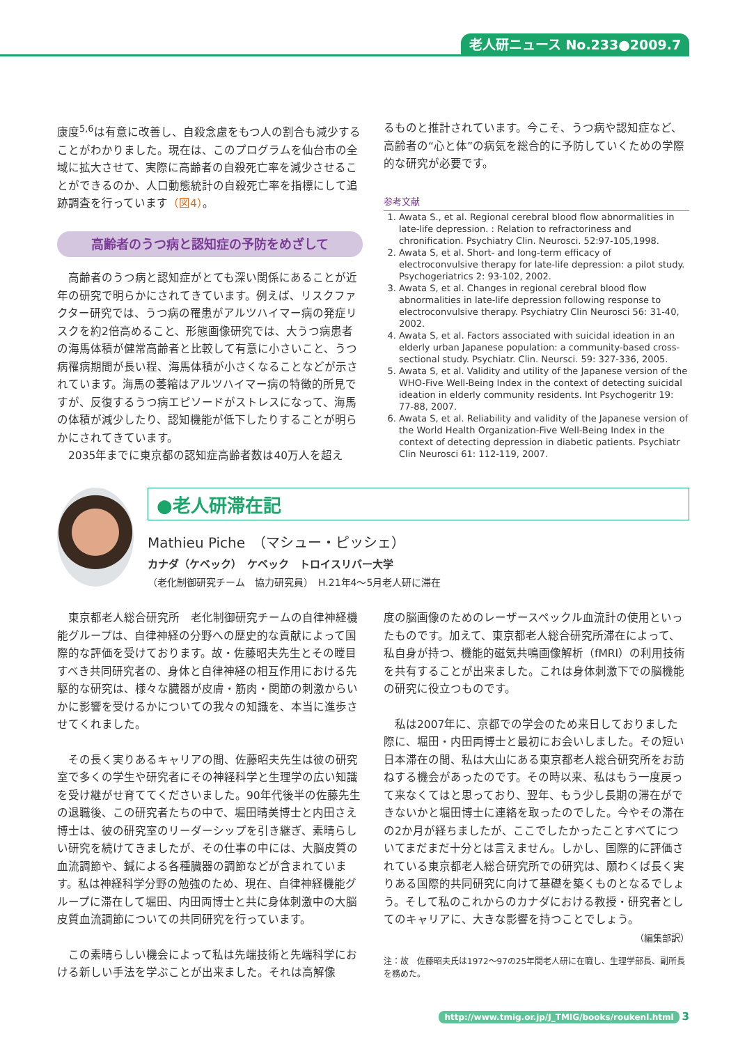老人研ニュース No.233●2009.7
康度<sup>5,6</sup>は有意に改善し、自殺念慮をもつ人の割合も減少することがわかりました。現在は、このプログラムを仙台市の全域に拡大させて、実際に高齢者の自殺死亡率を減少させることができるのか、人口動態統計の自殺死亡率を指標にして追跡調査を行っています（図4）。
高齢者のうつ病と認知症の予防をめざして
　高齢者のうつ病と認知症がとても深い関係にあることが近年の研究で明らかにされてきています。例えば、リスクファクター研究では、うつ病の罹患がアルツハイマー病の発症リスクを約2倍高めること、形態画像研究では、大うつ病患者の海馬体積が健常高齢者と比較して有意に小さいこと、うつ病罹病期間が長い程、海馬体積が小さくなることなどが示されています。海馬の萎縮はアルツハイマー病の特徴的所見ですが、反復するうつ病エピソードがストレスになって、海馬の体積が減少したり、認知機能が低下したりすることが明らかにされてきています。
　2035年までに東京都の認知症高齢者数は40万人を超え
るものと推計されています。今こそ、うつ病や認知症など、高齢者の“心と体”の病気を総合的に予防していくための学際的な研究が必要です。
参考文献
1. Awata S., et al. Regional cerebral blood flow abnormalities in late-life depression. : Relation to refractoriness and chronification. Psychiatry Clin. Neurosci. 52:97-105,1998.
2. Awata S, et al. Short- and long-term efficacy of electroconvulsive therapy for late-life depression: a pilot study. Psychogeriatrics 2: 93-102, 2002.
3. Awata S, et al. Changes in regional cerebral blood flow abnormalities in late-life depression following response to electroconvulsive therapy. Psychiatry Clin Neurosci 56: 31-40, 2002.
4. Awata S, et al. Factors associated with suicidal ideation in an elderly urban Japanese population: a community-based cross-sectional study. Psychiatr. Clin. Neursci. 59: 327-336, 2005.
5. Awata S, et al. Validity and utility of the Japanese version of the WHO-Five Well-Being Index in the context of detecting suicidal ideation in elderly community residents. Int Psychogeritr 19: 77-88, 2007.
6. Awata S, et al. Reliability and validity of the Japanese version of the World Health Organization-Five Well-Being Index in the context of detecting depression in diabetic patients. Psychiatr Clin Neurosci 61: 112-119, 2007.
●老人研滞在記
Mathieu Piche　（マシュー・ピッシェ）
カナダ（ケベック）　ケベック　トロイスリバー大学
（老化制御研究チーム　協力研究員）　H.21年4～5月老人研に滞在
　東京都老人総合研究所　老化制御研究チームの自律神経機能グループは、自律神経の分野への歴史的な貢献によって国際的な評価を受けております。故・佐藤昭夫先生とその瞠目すべき共同研究者の、身体と自律神経の相互作用における先駆的な研究は、様々な臓器が皮膚・筋肉・関節の刺激からいかに影響を受けるかについての我々の知識を、本当に進歩させてくれました。
　その長く実りあるキャリアの間、佐藤昭夫先生は彼の研究室で多くの学生や研究者にその神経科学と生理学の広い知識を受け継がせ育ててくださいました。90年代後半の佐藤先生の退職後、この研究者たちの中で、堀田晴美博士と内田さえ博士は、彼の研究室のリーダーシップを引き継ぎ、素晴らしい研究を続けてきましたが、その仕事の中には、大脳皮質の血流調節や、鍼による各種臓器の調節などが含まれています。私は神経科学分野の勉強のため、現在、自律神経機能グループに滞在して堀田、内田両博士と共に身体刺激中の大脳皮質血流調節についての共同研究を行っています。
　この素晴らしい機会によって私は先端技術と先端科学における新しい手法を学ぶことが出来ました。それは高解像
度の脳画像のためのレーザースペックル血流計の使用といったものです。加えて、東京都老人総合研究所滞在によって、私自身が持つ、機能的磁気共鳴画像解析（fMRI）の利用技術を共有することが出来ました。これは身体刺激下での脳機能の研究に役立つものです。
　私は2007年に、京都での学会のため来日しておりました際に、堀田・内田両博士と最初にお会いしました。その短い日本滞在の間、私は大山にある東京都老人総合研究所をお訪ねする機会があったのです。その時以来、私はもう一度戻って来なくてはと思っており、翌年、もう少し長期の滞在ができないかと堀田博士に連絡を取ったのでした。今やその滞在の2か月が経ちましたが、ここでしたかったことすべてについてまだまだ十分とは言えません。しかし、国際的に評価されている東京都老人総合研究所での研究は、願わくば長く実りある国際的共同研究に向けて基礎を築くものとなるでしょう。そして私のこれからのカナダにおける教授・研究者としてのキャリアに、大きな影響を持つことでしょう。
（編集部訳）
注：故　佐藤昭夫氏は1972～97の25年間老人研に在職し、生理学部長、副所長を務めた。
http://www.tmig.or.jp/J_TMIG/books/roukenl.html 3